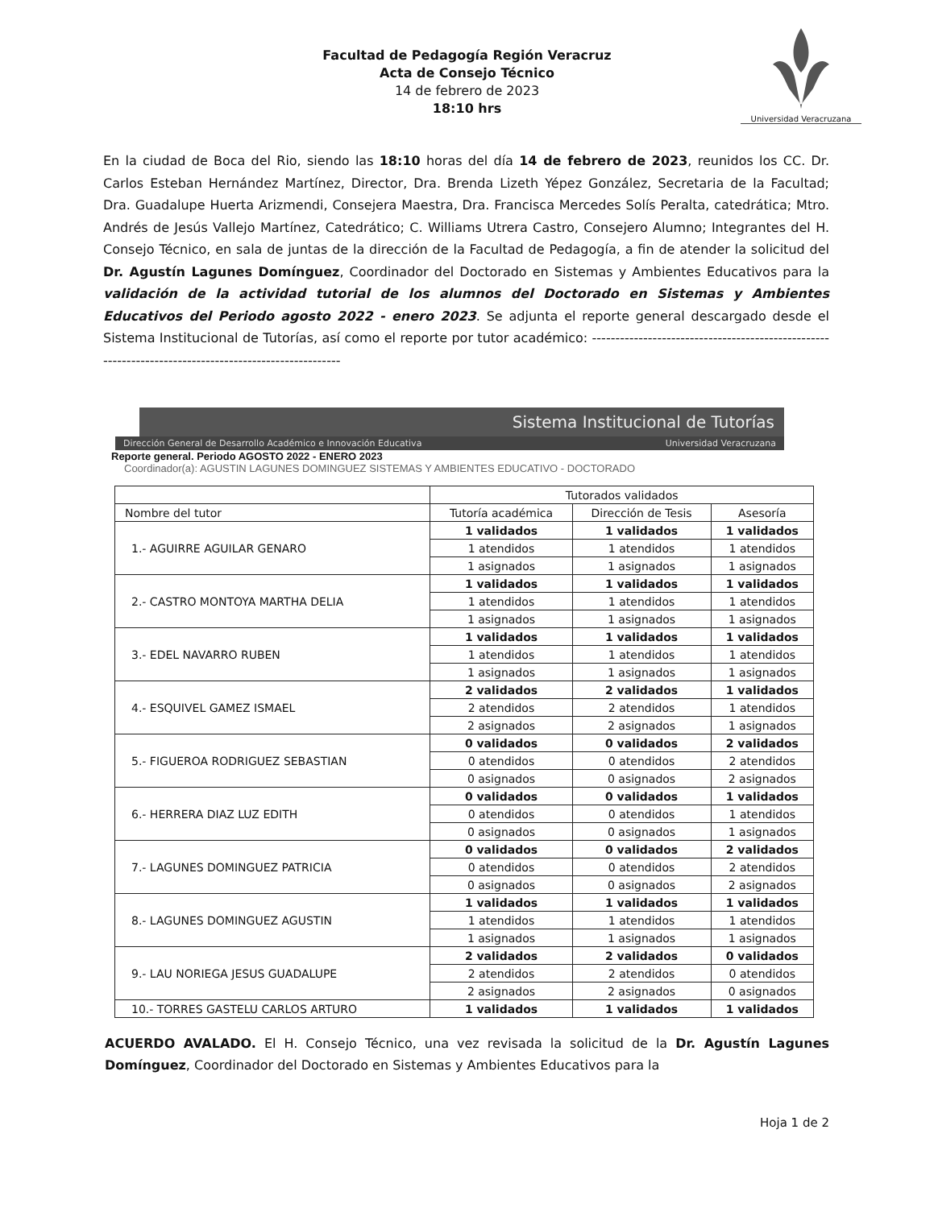Universidad Veracruzana
Facultad de Pedagogía Región Veracruz
Acta de Consejo Técnico
14 de febrero de 2023
18:10 hrs
En la ciudad de Boca del Rio, siendo las 18:10 horas del día 14 de febrero de 2023, reunidos los CC. Dr. Carlos Esteban Hernández Martínez, Director, Dra. Brenda Lizeth Yépez González, Secretaria de la Facultad; Dra. Guadalupe Huerta Arizmendi, Consejera Maestra, Dra. Francisca Mercedes Solís Peralta, catedrática; Mtro. Andrés de Jesús Vallejo Martínez, Catedrático; C. Williams Utrera Castro, Consejero Alumno; Integrantes del H. Consejo Técnico, en sala de juntas de la dirección de la Facultad de Pedagogía, a fin de atender la solicitud del Dr. Agustín Lagunes Domínguez, Coordinador del Doctorado en Sistemas y Ambientes Educativos para la validación de la actividad tutorial de los alumnos del Doctorado en Sistemas y Ambientes Educativos del Periodo agosto 2022 - enero 2023. Se adjunta el reporte general descargado desde el Sistema Institucional de Tutorías, así como el reporte por tutor académico: ------------------------------------------------------------------------------------------------------
Sistema Institucional de Tutorías
Dirección General de Desarrollo Académico e Innovación Educativa Universidad Veracruzana
Reporte general. Periodo AGOSTO 2022 - ENERO 2023
Coordinador(a): AGUSTIN LAGUNES DOMINGUEZ SISTEMAS Y AMBIENTES EDUCATIVO - DOCTORADO
| | Tutorados validados | | |
| --- | --- | --- | --- |
| Nombre del tutor | Tutoría académica | Dirección de Tesis | Asesoría |
| 1.- AGUIRRE AGUILAR GENARO | 1 validados | 1 validados | 1 validados |
| | 1 atendidos | 1 atendidos | 1 atendidos |
| | 1 asignados | 1 asignados | 1 asignados |
| 2.- CASTRO MONTOYA MARTHA DELIA | 1 validados | 1 validados | 1 validados |
| | 1 atendidos | 1 atendidos | 1 atendidos |
| | 1 asignados | 1 asignados | 1 asignados |
| 3.- EDEL NAVARRO RUBEN | 1 validados | 1 validados | 1 validados |
| | 1 atendidos | 1 atendidos | 1 atendidos |
| | 1 asignados | 1 asignados | 1 asignados |
| 4.- ESQUIVEL GAMEZ ISMAEL | 2 validados | 2 validados | 1 validados |
| | 2 atendidos | 2 atendidos | 1 atendidos |
| | 2 asignados | 2 asignados | 1 asignados |
| 5.- FIGUEROA RODRIGUEZ SEBASTIAN | 0 validados | 0 validados | 2 validados |
| | 0 atendidos | 0 atendidos | 2 atendidos |
| | 0 asignados | 0 asignados | 2 asignados |
| 6.- HERRERA DIAZ LUZ EDITH | 0 validados | 0 validados | 1 validados |
| | 0 atendidos | 0 atendidos | 1 atendidos |
| | 0 asignados | 0 asignados | 1 asignados |
| 7.- LAGUNES DOMINGUEZ PATRICIA | 0 validados | 0 validados | 2 validados |
| | 0 atendidos | 0 atendidos | 2 atendidos |
| | 0 asignados | 0 asignados | 2 asignados |
| 8.- LAGUNES DOMINGUEZ AGUSTIN | 1 validados | 1 validados | 1 validados |
| | 1 atendidos | 1 atendidos | 1 atendidos |
| | 1 asignados | 1 asignados | 1 asignados |
| 9.- LAU NORIEGA JESUS GUADALUPE | 2 validados | 2 validados | 0 validados |
| | 2 atendidos | 2 atendidos | 0 atendidos |
| | 2 asignados | 2 asignados | 0 asignados |
| 10.- TORRES GASTELU CARLOS ARTURO | 1 validados | 1 validados | 1 validados |
ACUERDO AVALADO. El H. Consejo Técnico, una vez revisada la solicitud de la Dr. Agustín Lagunes Domínguez, Coordinador del Doctorado en Sistemas y Ambientes Educativos para la
Hoja 1 de 2